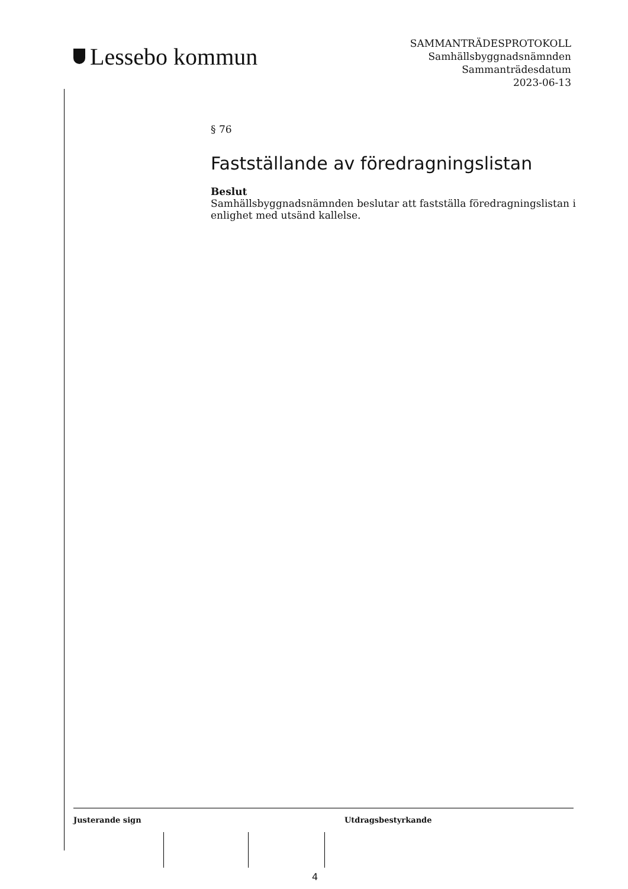Lessebo kommun
SAMMANTRÄDESPROTOKOLL
Samhällsbyggnadsnämnden
Sammanträdesdatum
2023-06-13
§ 76
Fastställande av föredragningslistan
Beslut
Samhällsbyggnadsnämnden beslutar att fastställa föredragningslistan i enlighet med utsänd kallelse.
Justerande sign Utdragsbestyrkande
4